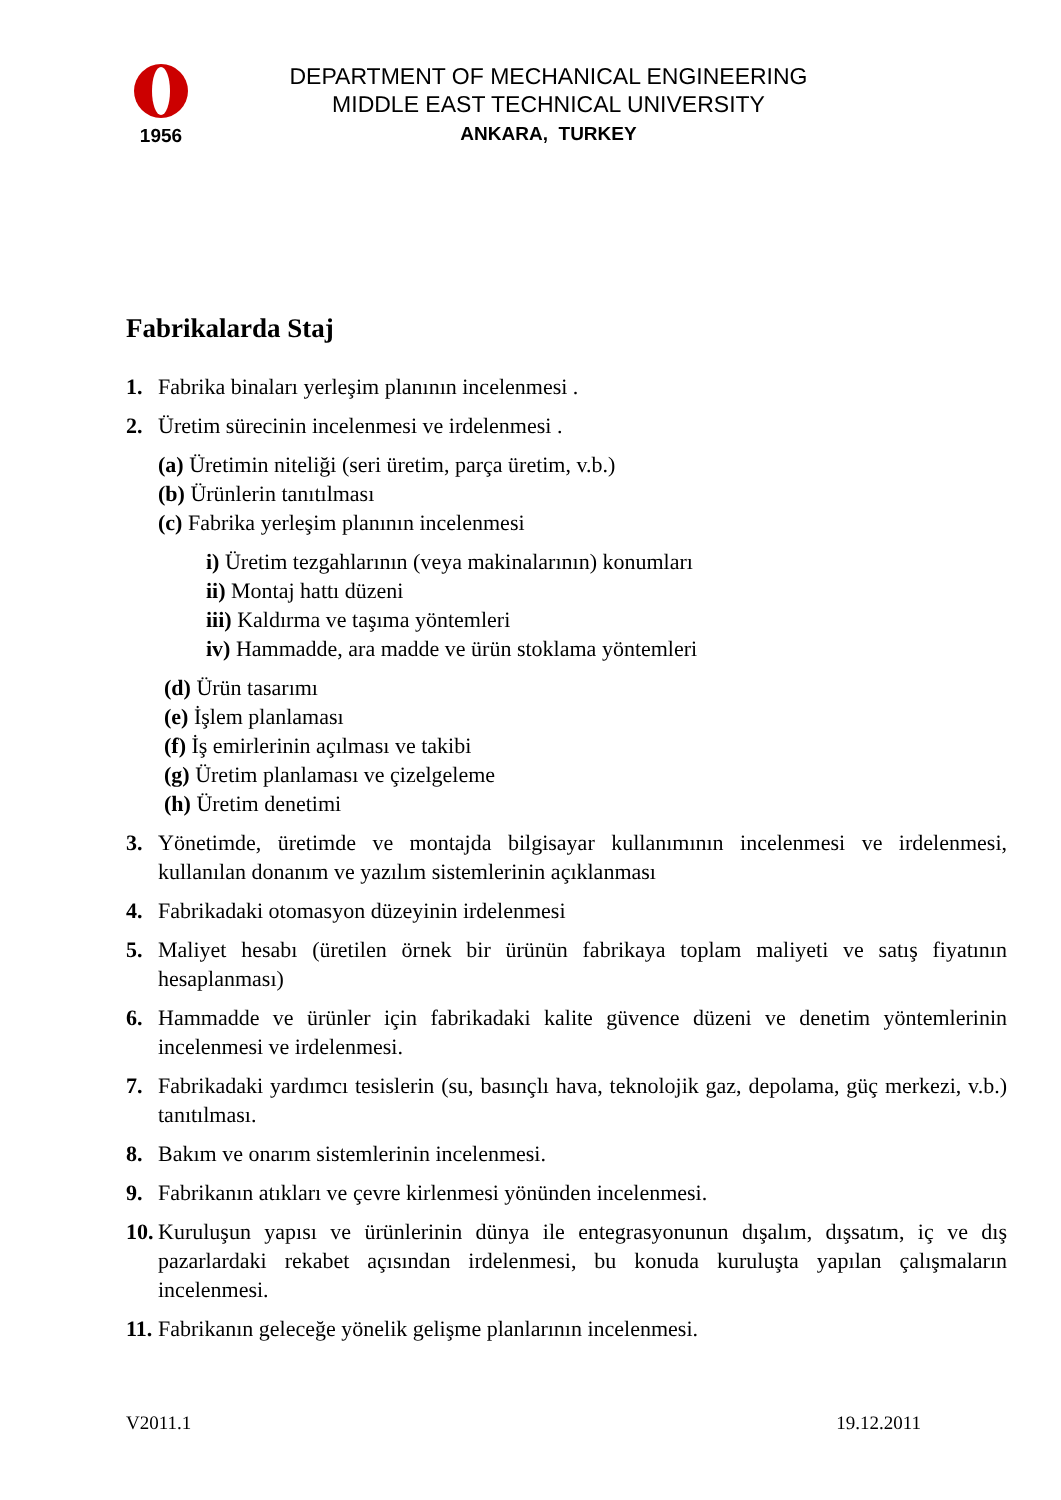1956
DEPARTMENT OF MECHANICAL ENGINEERING
MIDDLE EAST TECHNICAL UNIVERSITY
ANKARA, TURKEY
Fabrikalarda Staj
1. Fabrika binaları yerleşim planının incelenmesi .
2. Üretim sürecinin incelenmesi ve irdelenmesi .
(a) Üretimin niteliği (seri üretim, parça üretim, v.b.)
(b) Ürünlerin tanıtılması
(c) Fabrika yerleşim planının incelenmesi
i) Üretim tezgahlarının (veya makinalarının) konumları
ii) Montaj hattı düzeni
iii) Kaldırma ve taşıma yöntemleri
iv) Hammadde, ara madde ve ürün stoklama yöntemleri
(d) Ürün tasarımı
(e) İşlem planlaması
(f) İş emirlerinin açılması ve takibi
(g) Üretim planlaması ve çizelgeleme
(h) Üretim denetimi
3. Yönetimde, üretimde ve montajda bilgisayar kullanımının incelenmesi ve irdelenmesi, kullanılan donanım ve yazılım sistemlerinin açıklanması
4. Fabrikadaki otomasyon düzeyinin irdelenmesi
5. Maliyet hesabı (üretilen örnek bir ürünün fabrikaya toplam maliyeti ve satış fiyatının hesaplanması)
6. Hammadde ve ürünler için fabrikadaki kalite güvence düzeni ve denetim yöntemlerinin incelenmesi ve irdelenmesi.
7. Fabrikadaki yardımcı tesislerin (su, basınçlı hava, teknolojik gaz, depolama, güç merkezi, v.b.) tanıtılması.
8. Bakım ve onarım sistemlerinin incelenmesi.
9. Fabrikanın atıkları ve çevre kirlenmesi yönünden incelenmesi.
10. Kuruluşun yapısı ve ürünlerinin dünya ile entegrasyonunun dışalım, dışsatım, iç ve dış pazarlardaki rekabet açısından irdelenmesi, bu konuda kuruluşta yapılan çalışmaların incelenmesi.
11. Fabrikanın geleceğe yönelik gelişme planlarının incelenmesi.
V2011.1 19.12.2011